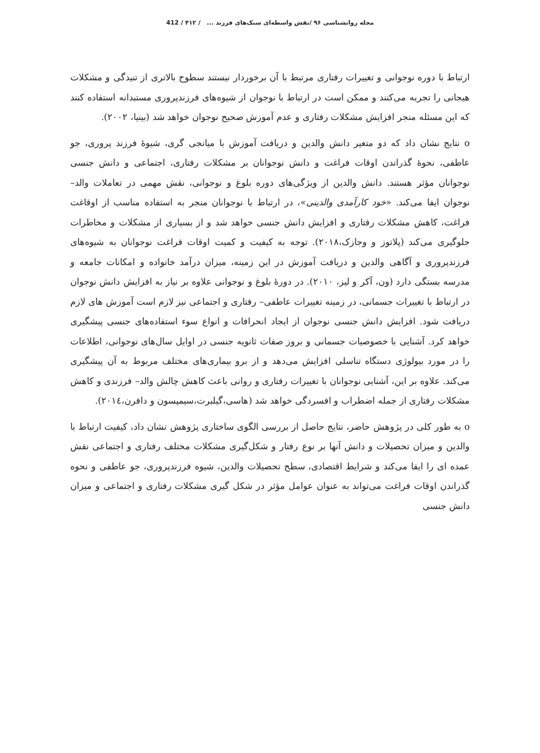مجله روانشناسی ۹۶ /نقش واسطه‌ای سبک‌های فرزند ... / ۴۱۲ / 412
ارتباط با دوره نوجوانی و تغییرات رفتاری مرتبط با آن برخوردار نیستند سطوح بالاتری از تنیدگی و مشکلات هیجانی را تجربه می‌کنند و ممکن است در ارتباط با نوجوان از شیوه‌های فرزندپروری مستبدانه استفاده کنند که این مسئله منجر افزایش مشکلات رفتاری و عدم آموزش صحیح نوجوان خواهد شد (بینیا، ۲۰۰۲).
o نتایج نشان داد که دو متغیر دانش والدین و دریافت آموزش با میانجی گری، شیوهٔ فرزند پروری، جو عاطفی، نحوهٔ گذراندن اوقات فراغت و دانش نوجوانان بر مشکلات رفتاری، اجتماعی و دانش جنسی نوجوانان مؤثر هستند. دانش والدین از ویژگی‌های دوره بلوغ و نوجوانی، نقش مهمی در تعاملات والد– نوجوان ایفا می‌کند. «خود کارآمدی والدینی»، در ارتباط با نوجوانان منجر به استفاده مناسب از اوقاغت فراغت، کاهش مشکلات رفتاری و افزایش دانش جنسی خواهد شد و از بسیاری از مشکلات و مخاطرات جلوگیری می‌کند (پلاتوز و وجازک،۲۰۱۸). توجه به کیفیت و کمیت اوقات فراغت نوجوانان به شیوه‌های فرزندپروری و آگاهی والدین و دریافت آموزش در این زمینه، میزان درآمد خانواده و امکانات جامعه و مدرسه بستگی دارد (ون، آکر و لیز، ۲۰۱۰). در دورهٔ بلوغ و نوجوانی علاوه بر نیاز به افزایش دانش نوجوان در ارتباط با تغییرات جسمانی، در زمینه تغییرات عاطفی– رفتاری و اجتماعی نیز لازم است آموزش های لازم دریافت شود. افزایش دانش جنسی نوجوان از ایجاد انحرافات و انواع سوء استفاده‌های جنسی پیشگیری خواهد کرد. آشنایی با خصوصیات جسمانی و بروز صفات ثانویه جنسی در اوایل سال‌های نوجوانی، اطلاعات را در مورد بیولوژی دستگاه تناسلی افزایش می‌دهد و از برو بیماری‌های مختلف مربوط به آن پیشگیری می‌کند. علاوه بر این، آشنایی نوجوانان با تغییرات رفتاری و روانی باعث کاهش چالش والد– فرزندی و کاهش مشکلات رفتاری از جمله اضطراب و افسردگی خواهد شد (هاسی،گیلبرت،سیمپسون و دافرن،۲۰۱٤).
o به طور کلی در پژوهش حاضر، نتایج حاصل از بررسی الگوی ساختاری پژوهش نشان داد، کیفیت ارتباط با والدین و میزان تحصیلات و دانش آنها بر نوع رفتار و شکل‌گیری مشکلات مختلف رفتاری و اجتماعی نقش عمده ای را ایفا می‌کند و شرایط اقتصادی، سطح تحصیلات والدین، شیوه فرزندپروری، جو عاطفی و نحوه گذراندن اوقات فراغت می‌تواند به عنوان عوامل مؤثر در شکل گیری مشکلات رفتاری و اجتماعی و میزان دانش جنسی